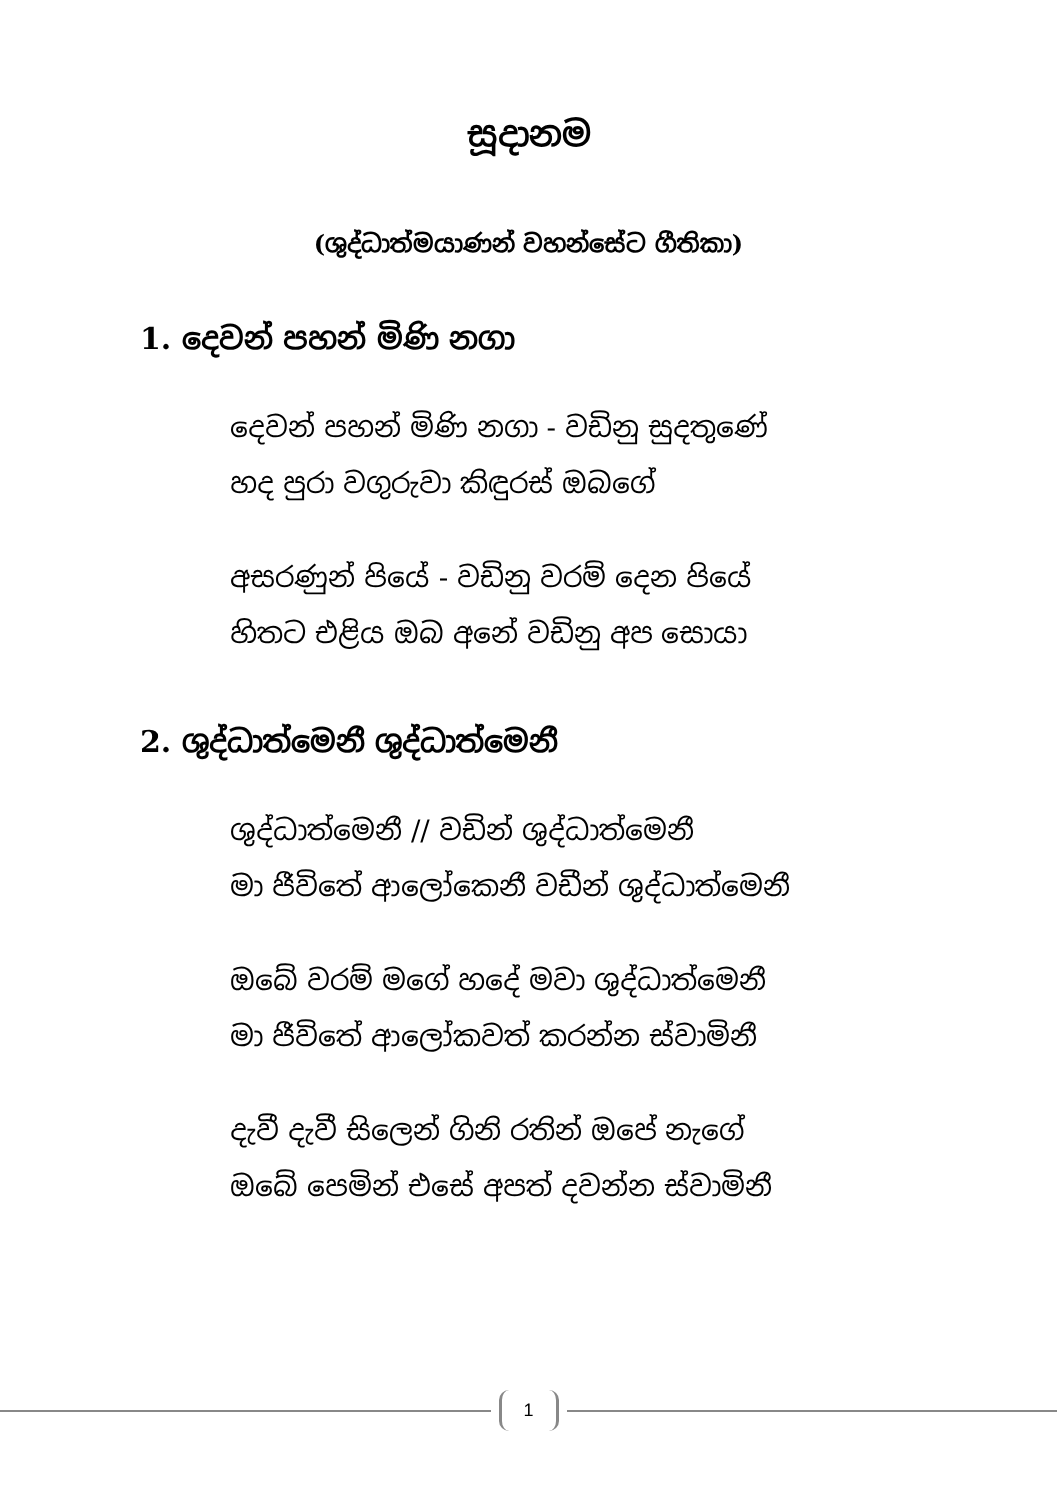සූදානම
(ශුද්ධාත්මයාණන් වහන්සේට ගීතිකා)
1. දෙවන් පහන් මිණි නගා
දෙවන් පහන් මිණි නගා - වඩිනු සුදතුණේ
හද පුරා වගුරුවා කිඳුරස් ඔබගේ
අසරණුන් පියේ - වඩිනු වරම් දෙන පියේ
හිතට එළිය ඔබ අනේ වඩිනු අප සොයා
2. ශුද්ධාත්මෙනී ශුද්ධාත්මෙනී
ශුද්ධාත්මෙනී // වඩින් ශුද්ධාත්මෙනී
මා ජීවිතේ ආලෝකෙනී වඩීන් ශුද්ධාත්මෙනී
ඔබේ වරම් මගේ හදේ මවා ශුද්ධාත්මෙනී
මා ජීවිතේ ආලෝකවත් කරන්න ස්වාමිනී
දැවී දැවී සිලෙන් ගිනි රතින් ඔපේ නැගේ
ඔබේ පෙමින් එසේ අපත් දවන්න ස්වාමිනී
1